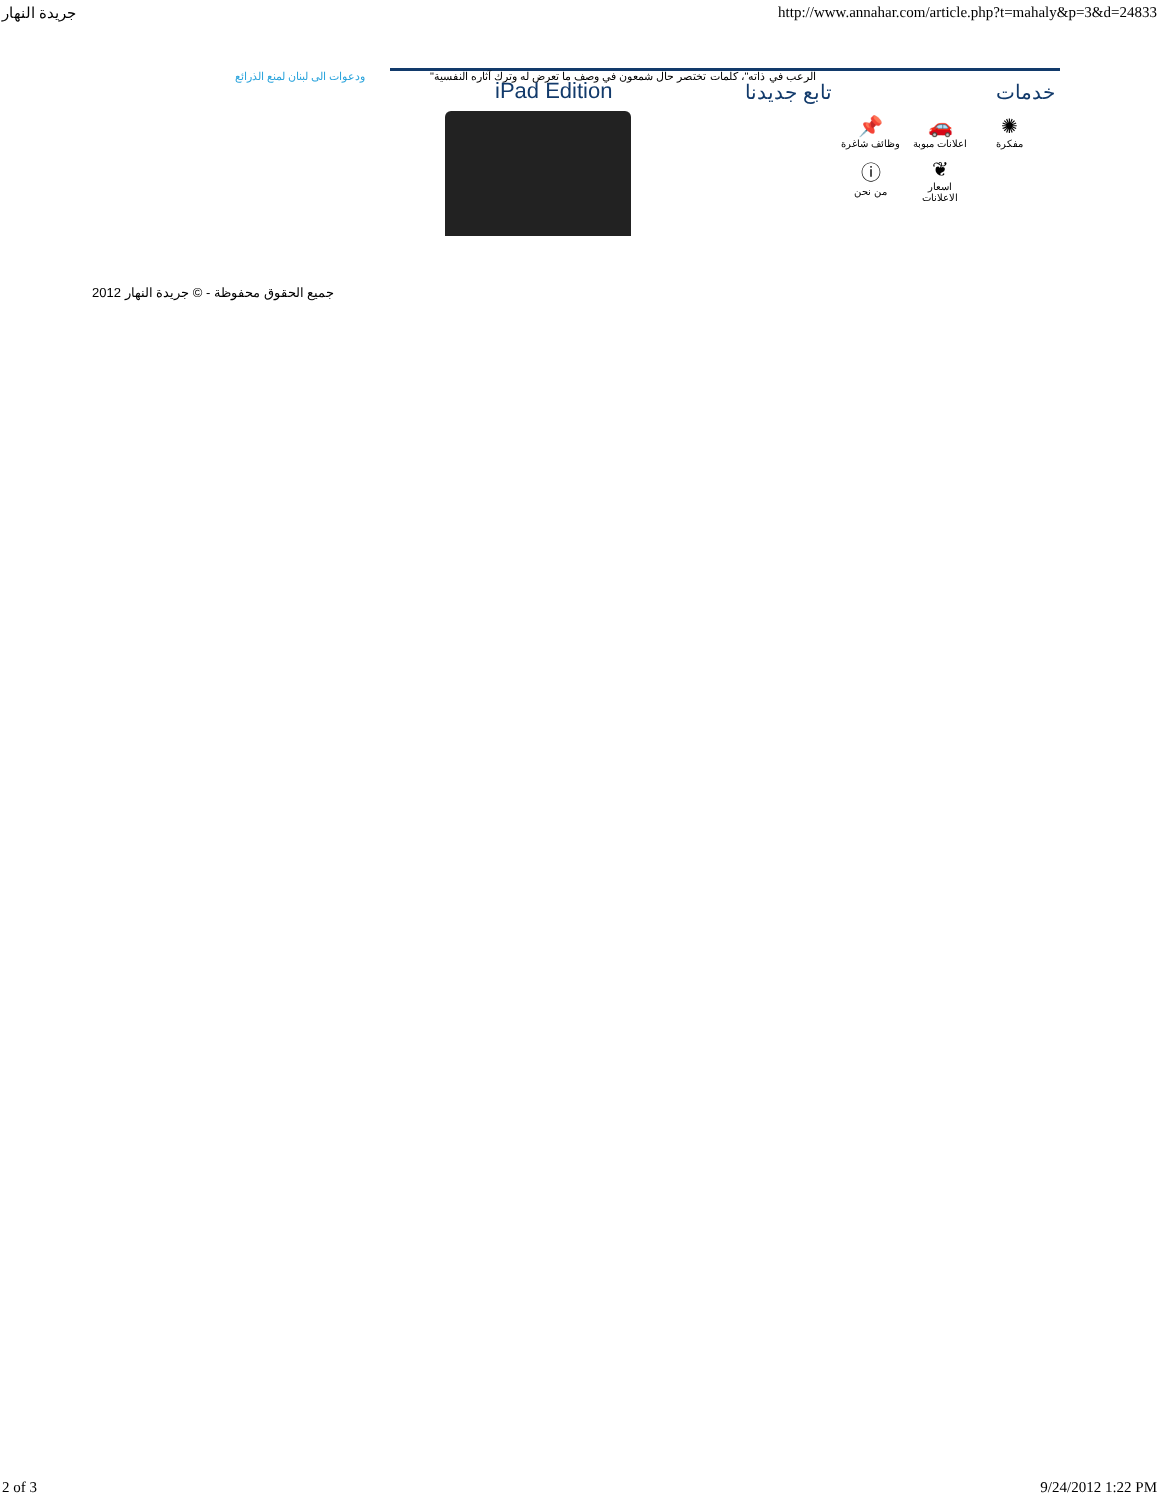جريدة النهار http://www.annahar.com/article.php?t=mahaly&p=3&d=24833
ودعوات الى لبنان لمنع الذرائع
"الرعب في ذاته"، كلمات تختصر حال شمعون في وصف ما تعرض له وترك آثاره النفسية
iPad Edition تابع جديدنا خدمات
✺
مفكرة
🚗
اعلانات مبوبة
📌
وظائف شاغرة
❦
اسعار الاعلانات
ⓘ
من نحن
جميع الحقوق محفوظة - © جريدة النهار 2012
2 of 3 9/24/2012 1:22 PM